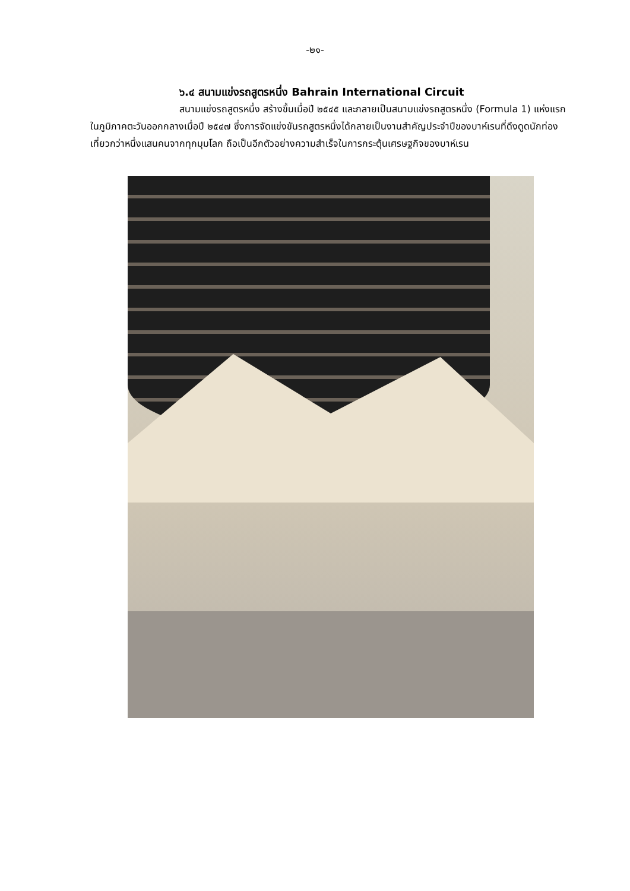-๒๑-
๖.๔ สนามแข่งรถสูตรหนึ่ง Bahrain International Circuit
สนามแข่งรถสูตรหนึ่ง สร้างขึ้นเมื่อปี ๒๕๔๕ และกลายเป็นสนามแข่งรถสูตรหนึ่ง (Formula 1) แห่งแรกในภูมิภาคตะวันออกกลางเมื่อปี ๒๕๔๗ ซึ่งการจัดแข่งขันรถสูตรหนึ่งได้กลายเป็นงานสำคัญประจำปีของบาห์เรนที่ดึงดูดนักท่องเที่ยวกว่าหนึ่งแสนคนจากทุกมุมโลก ถือเป็นอีกตัวอย่างความสำเร็จในการกระตุ้นเศรษฐกิจของบาห์เรน